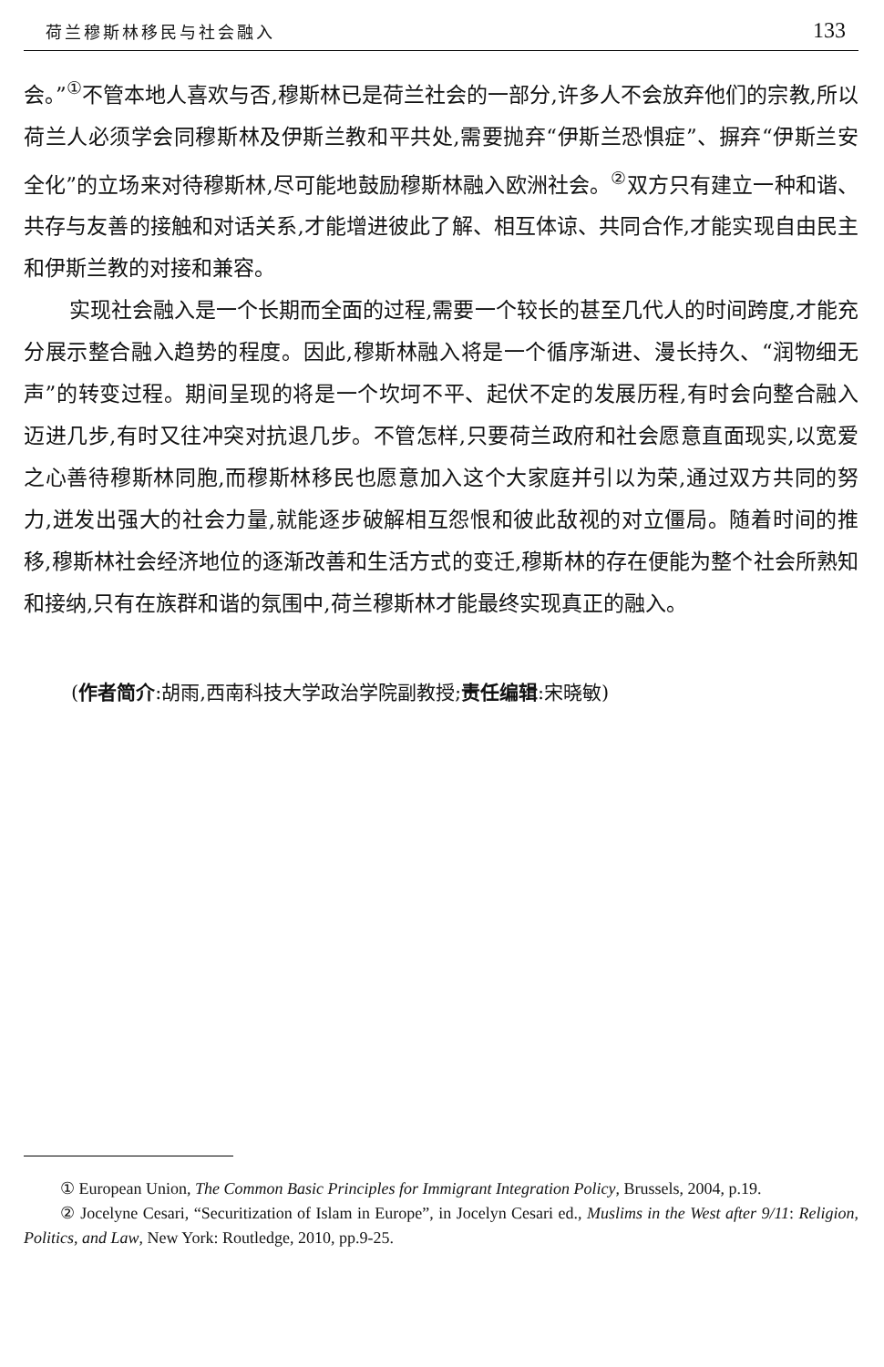荷兰穆斯林移民与社会融入 133
会。”<sup>①</sup>不管本地人喜欢与否,穆斯林已是荷兰社会的一部分,许多人不会放弃他们的宗教,所以荷兰人必须学会同穆斯林及伊斯兰教和平共处,需要抛弃“伊斯兰恐惧症”、摒弃“伊斯兰安全化”的立场来对待穆斯林,尽可能地鼓励穆斯林融入欧洲社会。<sup>②</sup>双方只有建立一种和谐、共存与友善的接触和对话关系,才能增进彼此了解、相互体谅、共同合作,才能实现自由民主和伊斯兰教的对接和兼容。
实现社会融入是一个长期而全面的过程,需要一个较长的甚至几代人的时间跨度,才能充分展示整合融入趋势的程度。因此,穆斯林融入将是一个循序渐进、漫长持久、“润物细无声”的转变过程。期间呈现的将是一个坎坷不平、起伏不定的发展历程,有时会向整合融入迈进几步,有时又往冲突对抗退几步。不管怎样,只要荷兰政府和社会愿意直面现实,以宽爱之心善待穆斯林同胞,而穆斯林移民也愿意加入这个大家庭并引以为荣,通过双方共同的努力,迸发出强大的社会力量,就能逐步破解相互怨恨和彼此敌视的对立僵局。随着时间的推移,穆斯林社会经济地位的逐渐改善和生活方式的变迁,穆斯林的存在便能为整个社会所熟知和接纳,只有在族群和谐的氛围中,荷兰穆斯林才能最终实现真正的融入。
(作者简介:胡雨,西南科技大学政治学院副教授;责任编辑:宋晓敏)
① European Union, The Common Basic Principles for Immigrant Integration Policy, Brussels, 2004, p.19.
② Jocelyne Cesari, “Securitization of Islam in Europe”, in Jocelyn Cesari ed., Muslims in the West after 9/11: Religion, Politics, and Law, New York: Routledge, 2010, pp.9-25.